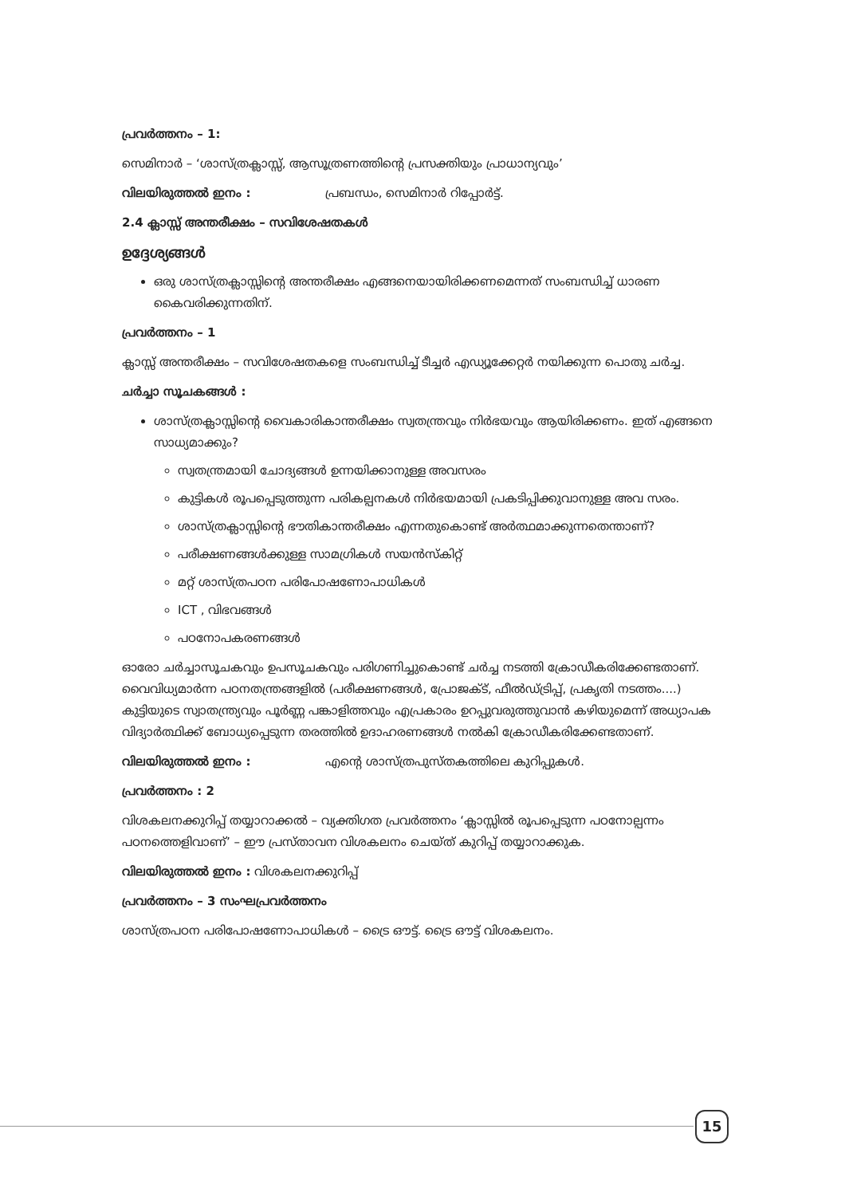പ്രവർത്തനം – 1:
സെമിനാർ – ‘ശാസ്ത്രക്ലാസ്സ്, ആസൂത്രണത്തിന്റെ പ്രസക്തിയും പ്രാധാന്യവും’
വിലയിരുത്തൽ ഇനം : പ്രബന്ധം, സെമിനാർ റിപ്പോർട്ട്.
2.4 ക്ലാസ്സ് അന്തരീക്ഷം – സവിശേഷതകൾ
ഉദ്ദേശ്യങ്ങൾ
ഒരു ശാസ്ത്രക്ലാസ്സിന്റെ അന്തരീക്ഷം എങ്ങനെയായിരിക്കണമെന്നത് സംബന്ധിച്ച് ധാരണ കൈവരിക്കുന്നതിന്.
പ്രവർത്തനം – 1
ക്ലാസ്സ് അന്തരീക്ഷം – സവിശേഷതകളെ സംബന്ധിച്ച് ടീച്ചർ എഡ്യൂക്കേറ്റർ നയിക്കുന്ന പൊതു ചർച്ച.
ചർച്ചാ സൂചകങ്ങൾ :
ശാസ്ത്രക്ലാസ്സിന്റെ വൈകാരികാന്തരീക്ഷം സ്വതന്ത്രവും നിർഭയവും ആയിരിക്കണം. ഇത് എങ്ങനെ സാധ്യമാക്കും?
സ്വതന്ത്രമായി ചോദ്യങ്ങൾ ഉന്നയിക്കാനുള്ള അവസരം
കുട്ടികൾ രൂപപ്പെടുത്തുന്ന പരികല്പനകൾ നിർഭയമായി പ്രകടിപ്പിക്കുവാനുള്ള അവ സരം.
ശാസ്ത്രക്ലാസ്സിന്റെ ഭൗതികാന്തരീക്ഷം എന്നതുകൊണ്ട് അർത്ഥമാക്കുന്നതെന്താണ്?
പരീക്ഷണങ്ങൾക്കുള്ള സാമഗ്രികൾ സയൻസ്കിറ്റ്
മറ്റ് ശാസ്ത്രപഠന പരിപോഷണോപാധികൾ
ICT , വിഭവങ്ങൾ
പഠനോപകരണങ്ങൾ
ഓരോ ചർച്ചാസൂചകവും ഉപസൂചകവും പരിഗണിച്ചുകൊണ്ട് ചർച്ച നടത്തി ക്രോഡീകരിക്കേണ്ടതാണ്. വൈവിധ്യമാർന്ന പഠനതന്ത്രങ്ങളിൽ (പരീക്ഷണങ്ങൾ, പ്രോജക്ട്, ഫീൽഡ്ട്രിപ്പ്, പ്രകൃതി നടത്തം....) കുട്ടിയുടെ സ്വാതന്ത്ര്യവും പൂർണ്ണ പങ്കാളിത്തവും എപ്രകാരം ഉറപ്പുവരുത്തുവാൻ കഴിയുമെന്ന് അധ്യാപക വിദ്യാർത്ഥിക്ക് ബോധ്യപ്പെടുന്ന തരത്തിൽ ഉദാഹരണങ്ങൾ നൽകി ക്രോഡീകരിക്കേണ്ടതാണ്.
വിലയിരുത്തൽ ഇനം : എന്റെ ശാസ്ത്രപുസ്തകത്തിലെ കുറിപ്പുകൾ.
പ്രവർത്തനം : 2
വിശകലനക്കുറിപ്പ് തയ്യാറാക്കൽ – വ്യക്തിഗത പ്രവർത്തനം ‘ക്ലാസ്സിൽ രൂപപ്പെടുന്ന പഠനോല്പന്നം പഠനത്തെളിവാണ്’ – ഈ പ്രസ്താവന വിശകലനം ചെയ്ത് കുറിപ്പ് തയ്യാറാക്കുക.
വിലയിരുത്തൽ ഇനം : വിശകലനക്കുറിപ്പ്
പ്രവർത്തനം – 3 സംഘപ്രവർത്തനം
ശാസ്ത്രപഠന പരിപോഷണോപാധികൾ – ട്രൈ ഔട്ട്. ട്രൈ ഔട്ട് വിശകലനം.
15